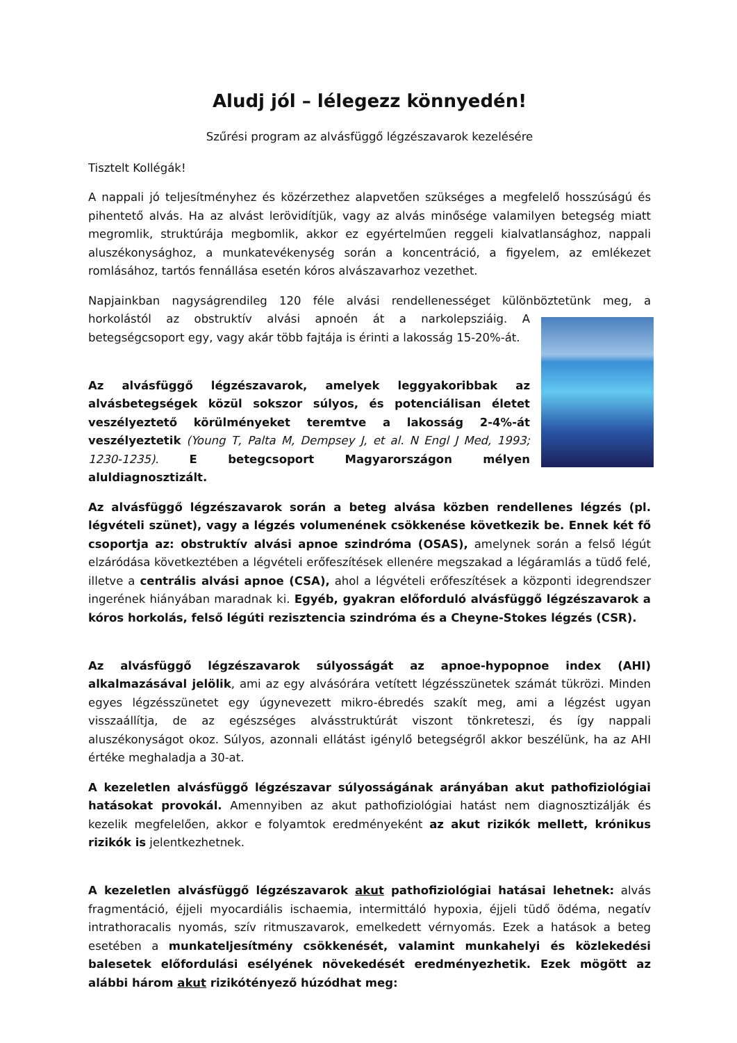Aludj jól – lélegezz könnyedén!
Szűrési program az alvásfüggő légzészavarok kezelésére
Tisztelt Kollégák!
A nappali jó teljesítményhez és közérzethez alapvetően szükséges a megfelelő hosszúságú és pihentető alvás. Ha az alvást lerövidítjük, vagy az alvás minősége valamilyen betegség miatt megromlik, struktúrája megbomlik, akkor ez egyértelműen reggeli kialvatlansághoz, nappali aluszékonysághoz, a munkatevékenység során a koncentráció, a figyelem, az emlékezet romlásához, tartós fennállása esetén kóros alvászavarhoz vezethet.
Napjainkban nagyságrendileg 120 féle alvási rendellenességet különböztetünk meg, a horkolástól az obstruktív alvási apnoén át a narkolepsziáig. A betegségcsoport egy, vagy akár több fajtája is érinti a lakosság 15-20%-át.
Az alvásfüggő légzészavarok, amelyek leggyakoribbak az alvásbetegségek közül sokszor súlyos, és potenciálisan életet veszélyeztető körülményeket teremtve a lakosság 2-4%-át veszélyeztetik (Young T, Palta M, Dempsey J, et al. N Engl J Med, 1993; 1230-1235). E betegcsoport Magyarországon mélyen aluldiagnosztizált.
Az alvásfüggő légzészavarok során a beteg alvása közben rendellenes légzés (pl. légvételi szünet), vagy a légzés volumenének csökkenése következik be. Ennek két fő csoportja az: obstruktív alvási apnoe szindróma (OSAS), amelynek során a felső légút elzáródása következtében a légvételi erőfeszítések ellenére megszakad a légáramlás a tüdő felé, illetve a centrális alvási apnoe (CSA), ahol a légvételi erőfeszítések a központi idegrendszer ingerének hiányában maradnak ki. Egyéb, gyakran előforduló alvásfüggő légzészavarok a kóros horkolás, felső légúti rezisztencia szindróma és a Cheyne-Stokes légzés (CSR).
Az alvásfüggő légzészavarok súlyosságát az apnoe-hypopnoe index (AHI) alkalmazásával jelölik, ami az egy alvásórára vetített légzésszünetek számát tükrözi. Minden egyes légzésszünetet egy úgynevezett mikro-ébredés szakít meg, ami a légzést ugyan visszaállítja, de az egészséges alvásstruktúrát viszont tönkreteszi, és így nappali aluszékonyságot okoz. Súlyos, azonnali ellátást igénylő betegségről akkor beszélünk, ha az AHI értéke meghaladja a 30-at.
A kezeletlen alvásfüggő légzészavar súlyosságának arányában akut pathofiziológiai hatásokat provokál. Amennyiben az akut pathofiziológiai hatást nem diagnosztizálják és kezelik megfelelően, akkor e folyamtok eredményeként az akut rizikók mellett, krónikus rizikók is jelentkezhetnek.
A kezeletlen alvásfüggő légzészavarok akut pathofiziológiai hatásai lehetnek: alvás fragmentáció, éjjeli myocardiális ischaemia, intermittáló hypoxia, éjjeli tüdő ödéma, negatív intrathoracalis nyomás, szív ritmuszavarok, emelkedett vérnyomás. Ezek a hatások a beteg esetében a munkateljesítmény csökkenését, valamint munkahelyi és közlekedési balesetek előfordulási esélyének növekedését eredményezhetik. Ezek mögött az alábbi három akut rizikótényező húzódhat meg: